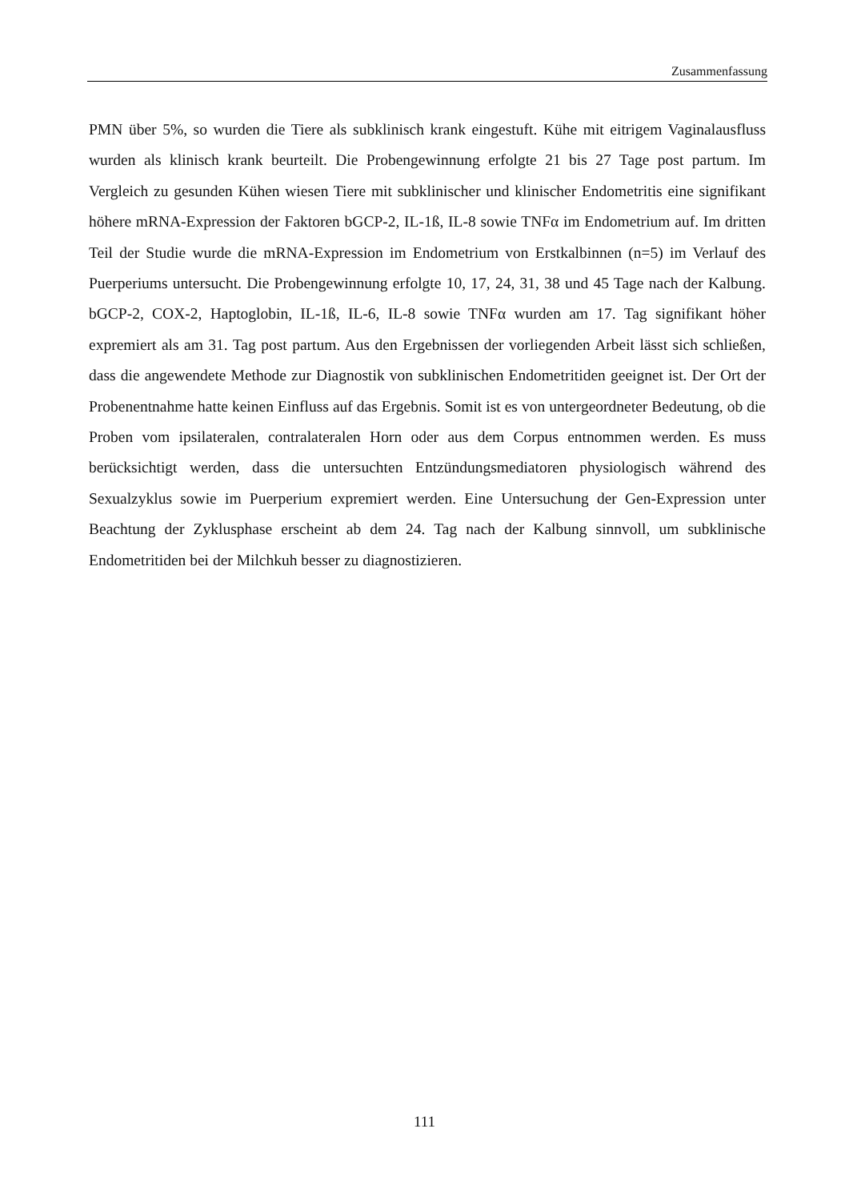Zusammenfassung
PMN über 5%, so wurden die Tiere als subklinisch krank eingestuft. Kühe mit eitrigem Vaginalausfluss wurden als klinisch krank beurteilt. Die Probengewinnung erfolgte 21 bis 27 Tage post partum. Im Vergleich zu gesunden Kühen wiesen Tiere mit subklinischer und klinischer Endometritis eine signifikant höhere mRNA-Expression der Faktoren bGCP-2, IL-1ß, IL-8 sowie TNFα im Endometrium auf. Im dritten Teil der Studie wurde die mRNA-Expression im Endometrium von Erstkalbinnen (n=5) im Verlauf des Puerperiums untersucht. Die Probengewinnung erfolgte 10, 17, 24, 31, 38 und 45 Tage nach der Kalbung. bGCP-2, COX-2, Haptoglobin, IL-1ß, IL-6, IL-8 sowie TNFα wurden am 17. Tag signifikant höher expremiert als am 31. Tag post partum. Aus den Ergebnissen der vorliegenden Arbeit lässt sich schließen, dass die angewendete Methode zur Diagnostik von subklinischen Endometritiden geeignet ist. Der Ort der Probenentnahme hatte keinen Einfluss auf das Ergebnis. Somit ist es von untergeordneter Bedeutung, ob die Proben vom ipsilateralen, contralateralen Horn oder aus dem Corpus entnommen werden. Es muss berücksichtigt werden, dass die untersuchten Entzündungsmediatoren physiologisch während des Sexualzyklus sowie im Puerperium expremiert werden. Eine Untersuchung der Gen-Expression unter Beachtung der Zyklusphase erscheint ab dem 24. Tag nach der Kalbung sinnvoll, um subklinische Endometritiden bei der Milchkuh besser zu diagnostizieren.
111